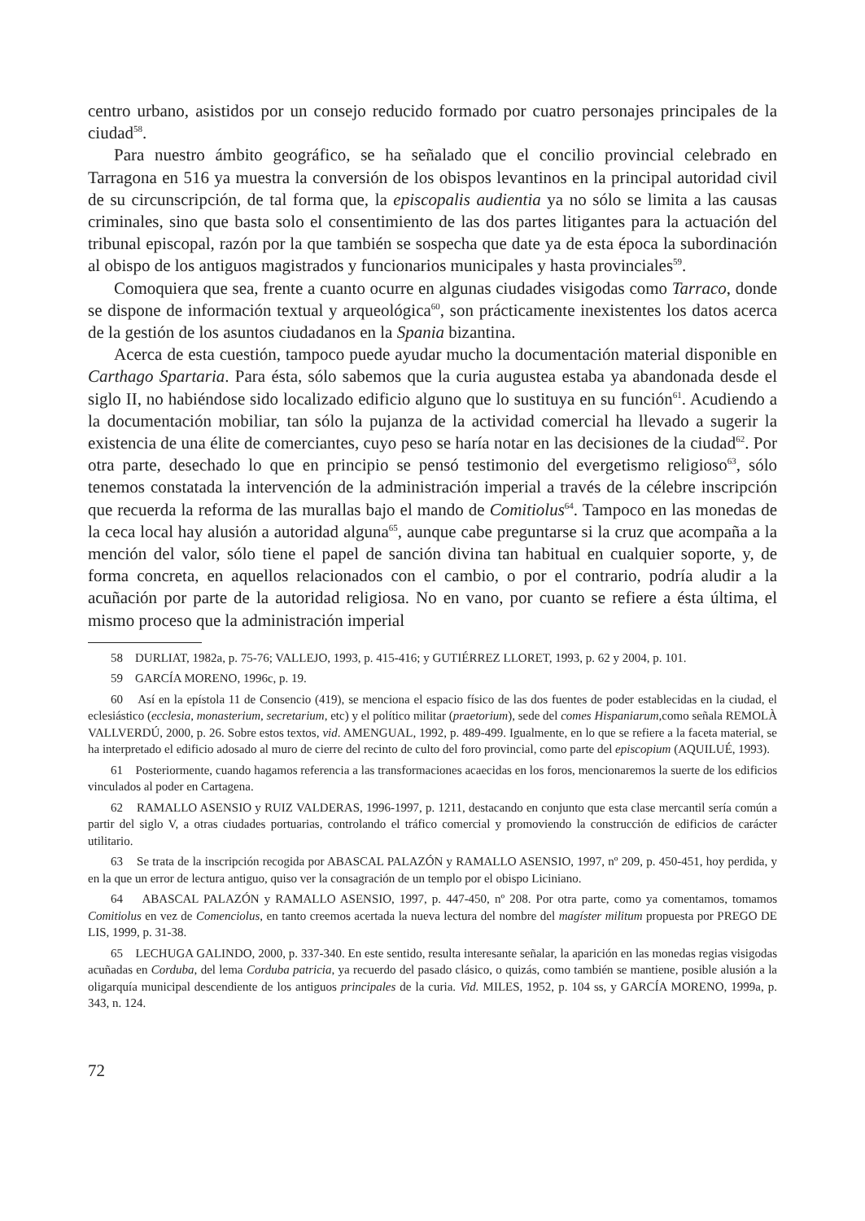centro urbano, asistidos por un consejo reducido formado por cuatro personajes principales de la ciudad<sup>58</sup>.
Para nuestro ámbito geográfico, se ha señalado que el concilio provincial celebrado en Tarragona en 516 ya muestra la conversión de los obispos levantinos en la principal autoridad civil de su circunscripción, de tal forma que, la episcopalis audientia ya no sólo se limita a las causas criminales, sino que basta solo el consentimiento de las dos partes litigantes para la actuación del tribunal episcopal, razón por la que también se sospecha que date ya de esta época la subordinación al obispo de los antiguos magistrados y funcionarios municipales y hasta provinciales<sup>59</sup>.
Comoquiera que sea, frente a cuanto ocurre en algunas ciudades visigodas como Tarraco, donde se dispone de información textual y arqueológica<sup>60</sup>, son prácticamente inexistentes los datos acerca de la gestión de los asuntos ciudadanos en la Spania bizantina.
Acerca de esta cuestión, tampoco puede ayudar mucho la documentación material disponible en Carthago Spartaria. Para ésta, sólo sabemos que la curia augustea estaba ya abandonada desde el siglo II, no habiéndose sido localizado edificio alguno que lo sustituya en su función<sup>61</sup>. Acudiendo a la documentación mobiliar, tan sólo la pujanza de la actividad comercial ha llevado a sugerir la existencia de una élite de comerciantes, cuyo peso se haría notar en las decisiones de la ciudad<sup>62</sup>. Por otra parte, desechado lo que en principio se pensó testimonio del evergetismo religioso<sup>63</sup>, sólo tenemos constatada la intervención de la administración imperial a través de la célebre inscripción que recuerda la reforma de las murallas bajo el mando de Comitiolus<sup>64</sup>. Tampoco en las monedas de la ceca local hay alusión a autoridad alguna<sup>65</sup>, aunque cabe preguntarse si la cruz que acompaña a la mención del valor, sólo tiene el papel de sanción divina tan habitual en cualquier soporte, y, de forma concreta, en aquellos relacionados con el cambio, o por el contrario, podría aludir a la acuñación por parte de la autoridad religiosa. No en vano, por cuanto se refiere a ésta última, el mismo proceso que la administración imperial
58 DURLIAT, 1982a, p. 75-76; VALLEJO, 1993, p. 415-416; y GUTIÉRREZ LLORET, 1993, p. 62 y 2004, p. 101.
59 GARCÍA MORENO, 1996c, p. 19.
60 Así en la epístola 11 de Consencio (419), se menciona el espacio físico de las dos fuentes de poder establecidas en la ciudad, el eclesiástico (ecclesia, monasterium, secretarium, etc) y el político militar (praetorium), sede del comes Hispaniarum, como señala REMOLÀ VALLVERDÚ, 2000, p. 26. Sobre estos textos, vid. AMENGUAL, 1992, p. 489-499. Igualmente, en lo que se refiere a la faceta material, se ha interpretado el edificio adosado al muro de cierre del recinto de culto del foro provincial, como parte del episcopium (AQUILUÉ, 1993).
61 Posteriormente, cuando hagamos referencia a las transformaciones acaecidas en los foros, mencionaremos la suerte de los edificios vinculados al poder en Cartagena.
62 RAMALLO ASENSIO y RUIZ VALDERAS, 1996-1997, p. 1211, destacando en conjunto que esta clase mercantil sería común a partir del siglo V, a otras ciudades portuarias, controlando el tráfico comercial y promoviendo la construcción de edificios de carácter utilitario.
63 Se trata de la inscripción recogida por ABASCAL PALAZÓN y RAMALLO ASENSIO, 1997, nº 209, p. 450-451, hoy perdida, y en la que un error de lectura antiguo, quiso ver la consagración de un templo por el obispo Liciniano.
64 ABASCAL PALAZÓN y RAMALLO ASENSIO, 1997, p. 447-450, nº 208. Por otra parte, como ya comentamos, tomamos Comitiolus en vez de Comenciolus, en tanto creemos acertada la nueva lectura del nombre del magíster militum propuesta por PREGO DE LIS, 1999, p. 31-38.
65 LECHUGA GALINDO, 2000, p. 337-340. En este sentido, resulta interesante señalar, la aparición en las monedas regias visigodas acuñadas en Corduba, del lema Corduba patricia, ya recuerdo del pasado clásico, o quizás, como también se mantiene, posible alusión a la oligarquía municipal descendiente de los antiguos principales de la curia. Vid. MILES, 1952, p. 104 ss, y GARCÍA MORENO, 1999a, p. 343, n. 124.
72